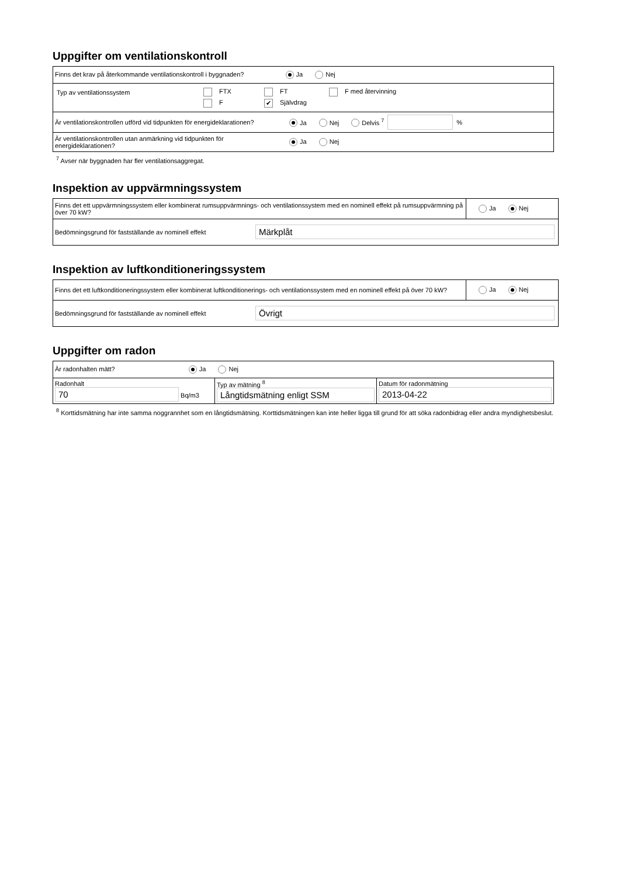Uppgifter om ventilationskontroll
| Finns det krav på återkommande ventilationskontroll i byggnaden? Ja Nej |
| / Typ av ventilationssystem / FTX / FT / F med återvinning / / / F / ✔ Självdrag / / |
| / Är ventilationskontrollen utförd vid tidpunkten för energideklarationen? / Ja Nej Delvis <sup>7</sup> / / % / |
| / Är ventilationskontrollen utan anmärkning vid tidpunkten för energideklarationen? / Ja Nej / |
<sup>7</sup> Avser när byggnaden har fler ventilationsaggregat.
Inspektion av uppvärmningssystem
| Finns det ett uppvärmningssystem eller kombinerat rumsuppvärmnings- och ventilationssystem med en nominell effekt på rumsuppvärmning på över 70 kW? | Ja Nej |
| / Bedömningsgrund för fastställande av nominell effekt / Märkplåt / | |
Inspektion av luftkonditioneringssystem
| Finns det ett luftkonditioneringssystem eller kombinerat luftkonditionerings- och ventilationssystem med en nominell effekt på över 70 kW? | Ja Nej |
| / Bedömningsgrund för fastställande av nominell effekt / Övrigt / | |
Uppgifter om radon
| Är radonhalten mätt? Ja Nej | | |
| Radonhalt 70 Bq/m3 | Typ av mätning <sup>8</sup> Långtidsmätning enligt SSM | Datum för radonmätning 2013-04-22 |
<sup>8</sup> Korttidsmätning har inte samma noggrannhet som en långtidsmätning. Korttidsmätningen kan inte heller ligga till grund för att söka radonbidrag eller andra myndighetsbeslut.